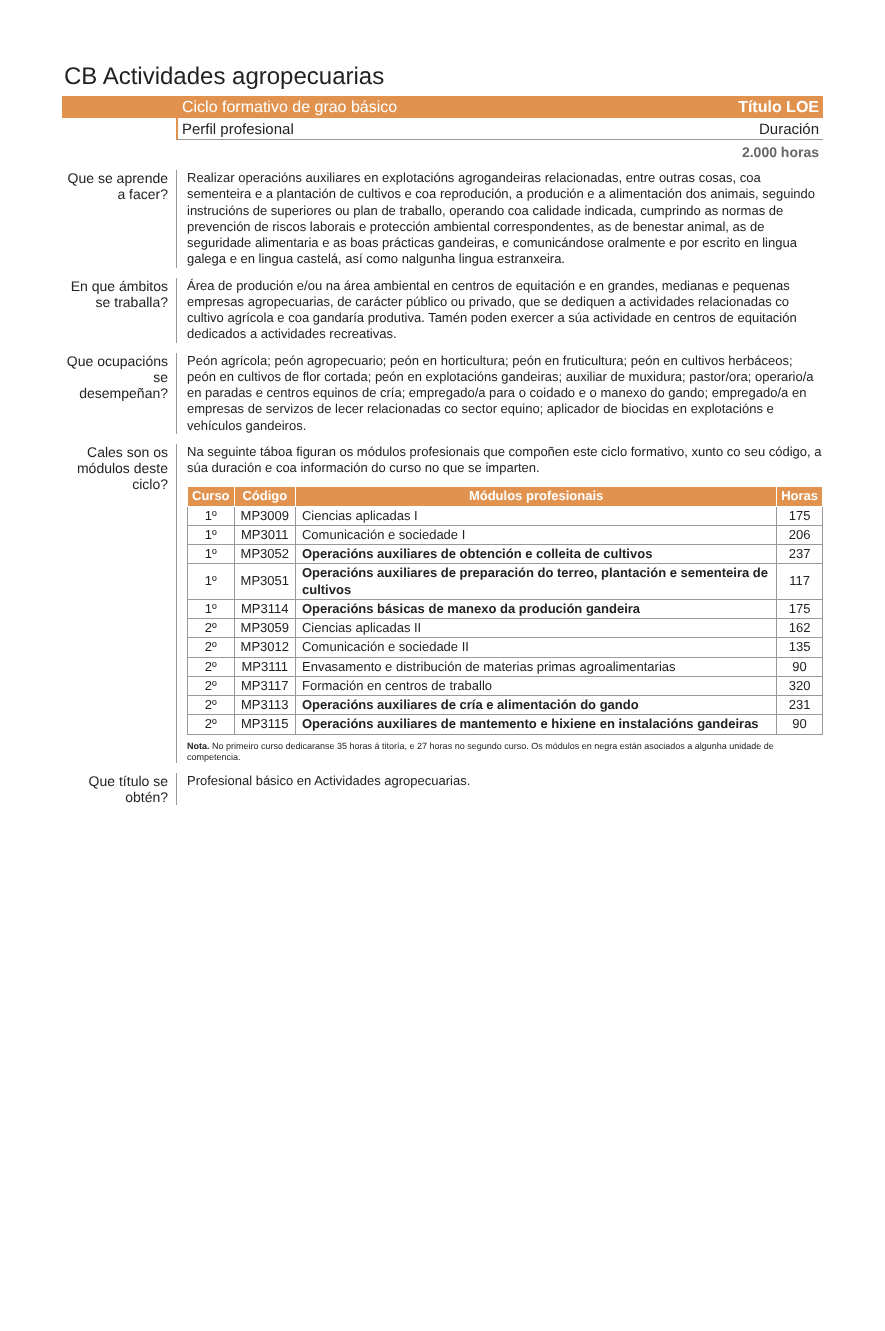CB Actividades agropecuarias
Ciclo formativo de grao básico Título LOE
Perfil profesional Duración
2.000 horas
Que se aprende a facer?
Realizar operacións auxiliares en explotacións agrogandeiras relacionadas, entre outras cosas, coa sementeira e a plantación de cultivos e coa reprodución, a produción e a alimentación dos animais, seguindo instrucións de superiores ou plan de traballo, operando coa calidade indicada, cumprindo as normas de prevención de riscos laborais e protección ambiental correspondentes, as de benestar animal, as de seguridade alimentaria e as boas prácticas gandeiras, e comunicándose oralmente e por escrito en lingua galega e en lingua castelá, así como nalgunha lingua estranxeira.
En que ámbitos se traballa?
Área de produción e/ou na área ambiental en centros de equitación e en grandes, medianas e pequenas empresas agropecuarias, de carácter público ou privado, que se dediquen a actividades relacionadas co cultivo agrícola e coa gandaría produtiva. Tamén poden exercer a súa actividade en centros de equitación dedicados a actividades recreativas.
Que ocupacións se desempeñan?
Peón agrícola; peón agropecuario; peón en horticultura; peón en fruticultura; peón en cultivos herbáceos; peón en cultivos de flor cortada; peón en explotacións gandeiras; auxiliar de muxidura; pastor/ora; operario/a en paradas e centros equinos de cría; empregado/a para o coidado e o manexo do gando; empregado/a en empresas de servizos de lecer relacionadas co sector equino; aplicador de biocidas en explotacións e vehículos gandeiros.
Cales son os módulos deste ciclo?
Na seguinte táboa figuran os módulos profesionais que compoñen este ciclo formativo, xunto co seu código, a súa duración e coa información do curso no que se imparten.
| Curso | Código | Módulos profesionais | Horas |
| --- | --- | --- | --- |
| 1º | MP3009 | Ciencias aplicadas I | 175 |
| 1º | MP3011 | Comunicación e sociedade I | 206 |
| 1º | MP3052 | Operacións auxiliares de obtención e colleita de cultivos | 237 |
| 1º | MP3051 | Operacións auxiliares de preparación do terreo, plantación e sementeira de cultivos | 117 |
| 1º | MP3114 | Operacións básicas de manexo da produción gandeira | 175 |
| 2º | MP3059 | Ciencias aplicadas II | 162 |
| 2º | MP3012 | Comunicación e sociedade II | 135 |
| 2º | MP3111 | Envasamento e distribución de materias primas agroalimentarias | 90 |
| 2º | MP3117 | Formación en centros de traballo | 320 |
| 2º | MP3113 | Operacións auxiliares de cría e alimentación do gando | 231 |
| 2º | MP3115 | Operacións auxiliares de mantemento e hixiene en instalacións gandeiras | 90 |
Nota. No primeiro curso dedicaranse 35 horas á titoría, e 27 horas no segundo curso. Os módulos en negra están asociados a algunha unidade de competencia.
Que título se obtén?
Profesional básico en Actividades agropecuarias.